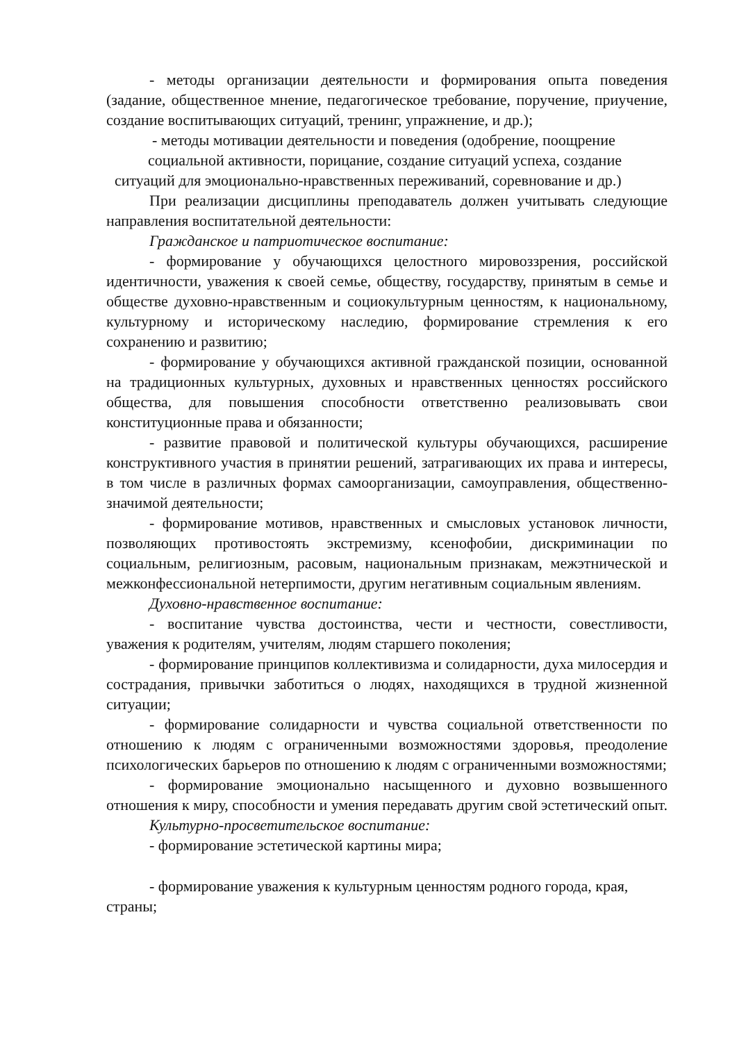- методы организации деятельности и формирования опыта поведения (задание, общественное мнение, педагогическое требование, поручение, приучение, создание воспитывающих ситуаций, тренинг, упражнение, и др.);
- методы мотивации деятельности и поведения (одобрение, поощрение
социальной активности, порицание, создание ситуаций успеха, создание
ситуаций для эмоционально-нравственных переживаний, соревнование и др.)
При реализации дисциплины преподаватель должен учитывать следующие направления воспитательной деятельности:
Гражданское и патриотическое воспитание:
- формирование у обучающихся целостного мировоззрения, российской идентичности, уважения к своей семье, обществу, государству, принятым в семье и обществе духовно-нравственным и социокультурным ценностям, к национальному, культурному и историческому наследию, формирование стремления к его сохранению и развитию;
- формирование у обучающихся активной гражданской позиции, основанной на традиционных культурных, духовных и нравственных ценностях российского общества, для повышения способности ответственно реализовывать свои конституционные права и обязанности;
- развитие правовой и политической культуры обучающихся, расширение конструктивного участия в принятии решений, затрагивающих их права и интересы, в том числе в различных формах самоорганизации, самоуправления, общественно-значимой деятельности;
- формирование мотивов, нравственных и смысловых установок личности, позволяющих противостоять экстремизму, ксенофобии, дискриминации по социальным, религиозным, расовым, национальным признакам, межэтнической и межконфессиональной нетерпимости, другим негативным социальным явлениям.
Духовно-нравственное воспитание:
- воспитание чувства достоинства, чести и честности, совестливости, уважения к родителям, учителям, людям старшего поколения;
- формирование принципов коллективизма и солидарности, духа милосердия и сострадания, привычки заботиться о людях, находящихся в трудной жизненной ситуации;
- формирование солидарности и чувства социальной ответственности по отношению к людям с ограниченными возможностями здоровья, преодоление психологических барьеров по отношению к людям с ограниченными возможностями;
- формирование эмоционально насыщенного и духовно возвышенного отношения к миру, способности и умения передавать другим свой эстетический опыт.
Культурно-просветительское воспитание:
- формирование эстетической картины мира;
- формирование уважения к культурным ценностям родного города, края, страны;